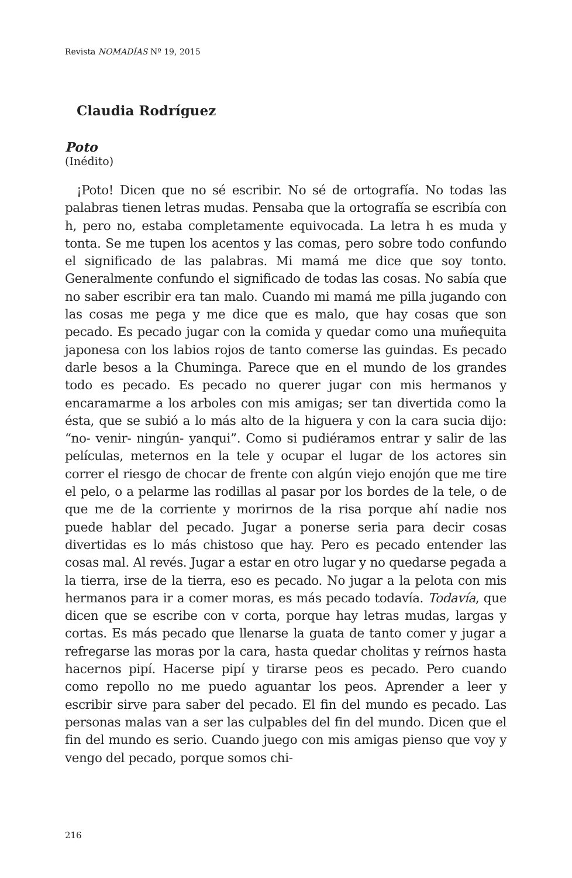Revista NOMADÍAS Nº 19, 2015
Claudia Rodríguez
Poto
(Inédito)
¡Poto! Dicen que no sé escribir. No sé de ortografía. No todas las palabras tienen letras mudas. Pensaba que la ortografía se escribía con h, pero no, estaba completamente equivocada. La letra h es muda y tonta. Se me tupen los acentos y las comas, pero sobre todo confundo el significado de las palabras. Mi mamá me dice que soy tonto. Generalmente confundo el significado de todas las cosas. No sabía que no saber escribir era tan malo. Cuando mi mamá me pilla jugando con las cosas me pega y me dice que es malo, que hay cosas que son pecado. Es pecado jugar con la comida y quedar como una muñequita japonesa con los labios rojos de tanto comerse las guindas. Es pecado darle besos a la Chuminga. Parece que en el mundo de los grandes todo es pecado. Es pecado no querer jugar con mis hermanos y encaramarme a los arboles con mis amigas; ser tan divertida como la ésta, que se subió a lo más alto de la higuera y con la cara sucia dijo: “no- venir- ningún- yanqui”. Como si pudiéramos entrar y salir de las películas, meternos en la tele y ocupar el lugar de los actores sin correr el riesgo de chocar de frente con algún viejo enojón que me tire el pelo, o a pelarme las rodillas al pasar por los bordes de la tele, o de que me de la corriente y morirnos de la risa porque ahí nadie nos puede hablar del pecado. Jugar a ponerse seria para decir cosas divertidas es lo más chistoso que hay. Pero es pecado entender las cosas mal. Al revés. Jugar a estar en otro lugar y no quedarse pegada a la tierra, irse de la tierra, eso es pecado. No jugar a la pelota con mis hermanos para ir a comer moras, es más pecado todavía. Todavía, que dicen que se escribe con v corta, porque hay letras mudas, largas y cortas. Es más pecado que llenarse la guata de tanto comer y jugar a refregarse las moras por la cara, hasta quedar cholitas y reírnos hasta hacernos pipí. Hacerse pipí y tirarse peos es pecado. Pero cuando como repollo no me puedo aguantar los peos. Aprender a leer y escribir sirve para saber del pecado. El fin del mundo es pecado. Las personas malas van a ser las culpables del fin del mundo. Dicen que el fin del mundo es serio. Cuando juego con mis amigas pienso que voy y vengo del pecado, porque somos chi-
216